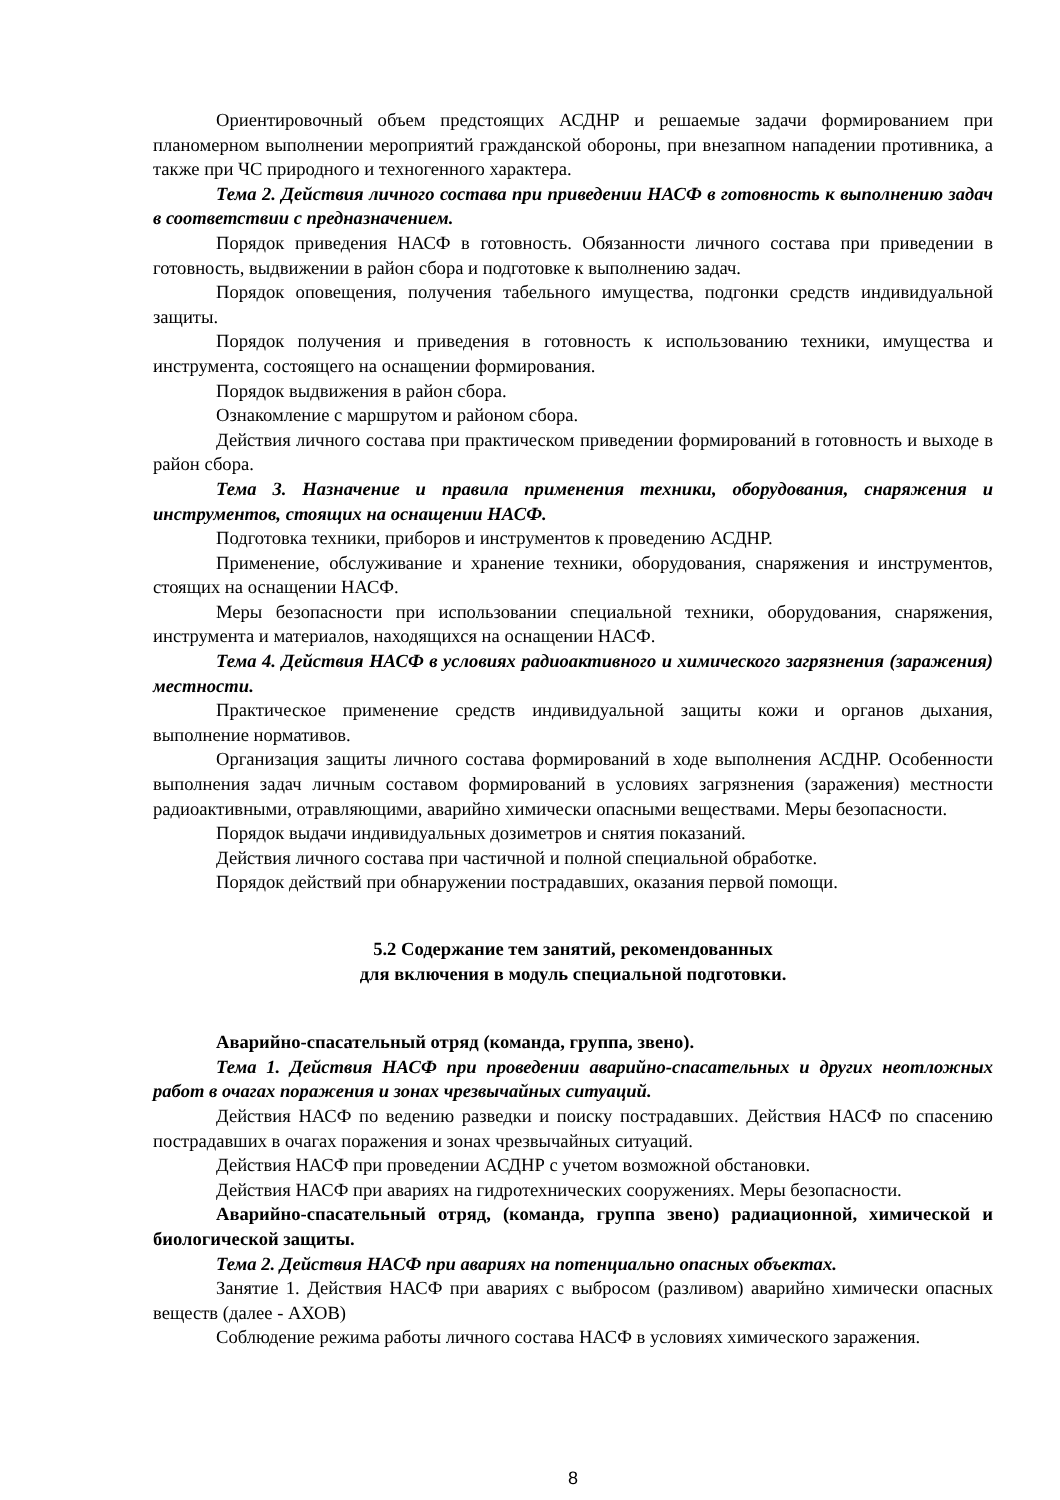Ориентировочный объем предстоящих АСДНР и решаемые задачи формированием при планомерном выполнении мероприятий гражданской обороны, при внезапном нападении противника, а также при ЧС природного и техногенного характера.
Тема 2. Действия личного состава при приведении НАСФ в готовность к выполнению задач в соответствии с предназначением.
Порядок приведения НАСФ в готовность. Обязанности личного состава при приведении в готовность, выдвижении в район сбора и подготовке к выполнению задач.
Порядок оповещения, получения табельного имущества, подгонки средств индивидуальной защиты.
Порядок получения и приведения в готовность к использованию техники, имущества и инструмента, состоящего на оснащении формирования.
Порядок выдвижения в район сбора.
Ознакомление с маршрутом и районом сбора.
Действия личного состава при практическом приведении формирований в готовность и выходе в район сбора.
Тема 3. Назначение и правила применения техники, оборудования, снаряжения и инструментов, стоящих на оснащении НАСФ.
Подготовка техники, приборов и инструментов к проведению АСДНР.
Применение, обслуживание и хранение техники, оборудования, снаряжения и инструментов, стоящих на оснащении НАСФ.
Меры безопасности при использовании специальной техники, оборудования, снаряжения, инструмента и материалов, находящихся на оснащении НАСФ.
Тема 4. Действия НАСФ в условиях радиоактивного и химического загрязнения (заражения) местности.
Практическое применение средств индивидуальной защиты кожи и органов дыхания, выполнение нормативов.
Организация защиты личного состава формирований в ходе выполнения АСДНР. Особенности выполнения задач личным составом формирований в условиях загрязнения (заражения) местности радиоактивными, отравляющими, аварийно химически опасными веществами. Меры безопасности.
Порядок выдачи индивидуальных дозиметров и снятия показаний.
Действия личного состава при частичной и полной специальной обработке.
Порядок действий при обнаружении пострадавших, оказания первой помощи.
5.2 Содержание тем занятий, рекомендованных
для включения в модуль специальной подготовки.
Аварийно-спасательный отряд (команда, группа, звено).
Тема 1. Действия НАСФ при проведении аварийно-спасательных и других неотложных работ в очагах поражения и зонах чрезвычайных ситуаций.
Действия НАСФ по ведению разведки и поиску пострадавших. Действия НАСФ по спасению пострадавших в очагах поражения и зонах чрезвычайных ситуаций.
Действия НАСФ при проведении АСДНР с учетом возможной обстановки.
Действия НАСФ при авариях на гидротехнических сооружениях. Меры безопасности.
Аварийно-спасательный отряд, (команда, группа звено) радиационной, химической и биологической защиты.
Тема 2. Действия НАСФ при авариях на потенциально опасных объектах.
Занятие 1. Действия НАСФ при авариях с выбросом (разливом) аварийно химически опасных веществ (далее - АХОВ)
Соблюдение режима работы личного состава НАСФ в условиях химического заражения.
8